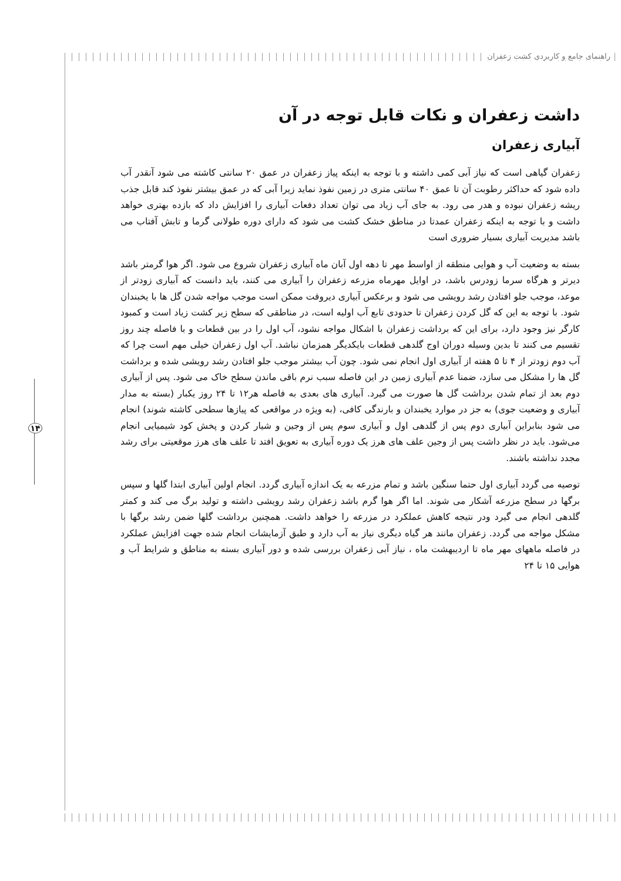راهنمای جامع و کاربردی کشت زعفران
۱۴
داشت زعفران و نکات قابل توجه در آن
آبیاری زعفران
زعفران گیاهی است که نیاز آبی کمی داشته و با توجه به اینکه پیاز زعفران در عمق ۲۰ سانتی کاشته می شود آنقدر آب داده شود که حداکثر رطوبت آن تا عمق ۴۰ سانتی متری در زمین نفوذ نماید زیرا آبی که در عمق بیشتر نفوذ کند قابل جذب ریشه زعفران نبوده و هدر می رود. به جای آب زیاد می توان تعداد دفعات آبیاری را افزایش داد که بازده بهتری خواهد داشت و با توجه به اینکه زعفران عمدتا در مناطق خشک کشت می شود که دارای دوره طولانی گرما و تابش آفتاب می باشد مدیریت آبیاری بسیار ضروری است
بسته به وضعیت آب و هوایی منطقه از اواسط مهر تا دهه اول آبان ماه آبیاری زعفران شروع می شود. اگر هوا گرمتر باشد دیرتر و هرگاه سرما زودرس باشد، در اوایل مهرماه مزرعه زعفران را آبیاری می کنند، باید دانست که آبیاری زودتر از موعد، موجب جلو افتادن رشد رویشی می شود و برعکس آبیاری دیروقت ممکن است موجب مواجه شدن گل ها با یخبندان شود. با توجه به این که گل کردن زعفران تا حدودی تابع آب اولیه است، در مناطقی که سطح زیر کشت زیاد است و کمبود کارگر نیز وجود دارد، برای این که برداشت زعفران با اشکال مواجه نشود، آب اول را در بین قطعات و با فاصله چند روز تقسیم می کنند تا بدین وسیله دوران اوج گلدهی قطعات بایکدیگر همزمان نباشد. آب اول زعفران خیلی مهم است چرا که آب دوم زودتر از ۴ تا ۵ هفته از آبیاری اول انجام نمی شود. چون آب بیشتر موجب جلو افتادن رشد رویشی شده و برداشت گل ها را مشکل می سازد، ضمنا عدم آبیاری زمین در این فاصله سبب نرم باقی ماندن سطح خاک می شود. پس از آبیاری دوم بعد از تمام شدن برداشت گل ها صورت می گیرد. آبیاری های بعدی به فاصله هر۱۲ تا ۲۴ روز یکبار (بسته به مدار آبیاری و وضعیت جوی) به جز در موارد یخبندان و بارندگی کافی، (به ویژه در مواقعی که پیازها سطحی کاشته شوند) انجام می شود بنابراین آبیاری دوم پس از گلدهی اول و آبیاری سوم پس از وجین و شیار کردن و پخش کود شیمیایی انجام می‌شود. باید در نظر داشت پس از وجین علف های هرز یک دوره آبیاری به تعویق افتد تا علف های هرز موقعیتی برای رشد مجدد نداشته باشند.
توصیه می گردد آبیاری اول حتما سنگین باشد و تمام مزرعه به یک اندازه آبیاری گردد. انجام اولین آبیاری ابتدا گلها و سپس برگها در سطح مزرعه آشکار می شوند. اما اگر هوا گرم باشد زعفران رشد رویشی داشته و تولید برگ می کند و کمتر گلدهی انجام می گیرد ودر نتیجه کاهش عملکرد در مزرعه را خواهد داشت. همچنین برداشت گلها ضمن رشد برگها با مشکل مواجه می گردد. زعفران مانند هر گیاه دیگری نیاز به آب دارد و طبق آزمایشات انجام شده جهت افزایش عملکرد در فاصله ماههای مهر ماه تا اردیبهشت ماه ، نیاز آبی زعفران بررسی شده و دور آبیاری بسته به مناطق و شرایط آب و هوایی ۱۵ تا ۲۴